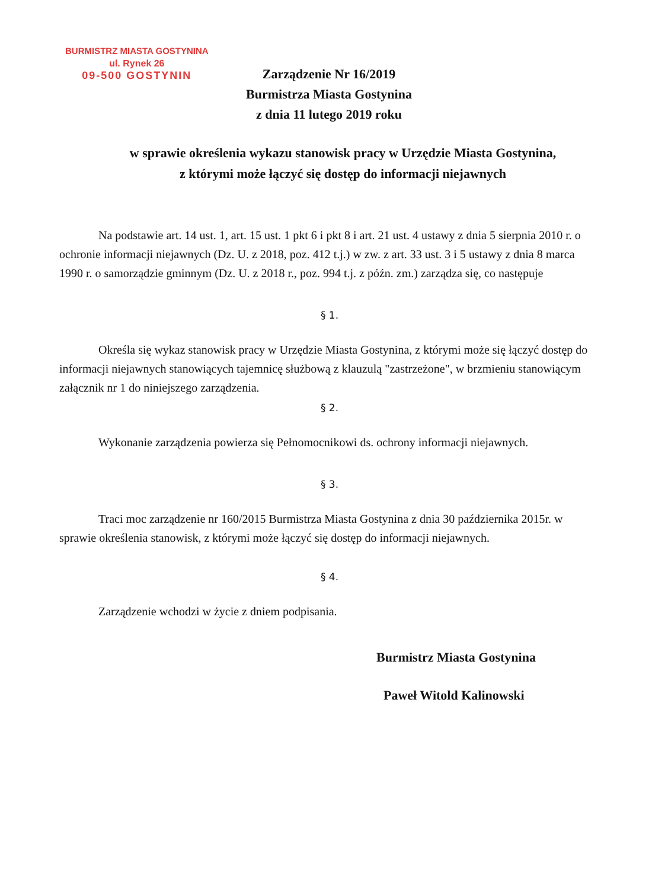BURMISTRZ MIASTA GOSTYNINA
ul. Rynek 26
09-500 GOSTYNIN
Zarządzenie Nr 16/2019
Burmistrza Miasta Gostynina
z dnia 11 lutego 2019 roku
w sprawie określenia wykazu stanowisk pracy w Urzędzie Miasta Gostynina,
z którymi może łączyć się dostęp do informacji niejawnych
Na podstawie art. 14 ust. 1, art. 15 ust. 1 pkt 6 i pkt 8 i art. 21 ust. 4 ustawy z dnia 5 sierpnia 2010 r. o ochronie informacji niejawnych (Dz. U. z 2018, poz. 412 t.j.) w zw. z art. 33 ust. 3 i 5 ustawy z dnia 8 marca 1990 r. o samorządzie gminnym (Dz. U. z 2018 r., poz. 994 t.j. z późn. zm.) zarządza się, co następuje
§ 1.
Określa się wykaz stanowisk pracy w Urzędzie Miasta Gostynina, z którymi może się łączyć dostęp do informacji niejawnych stanowiących tajemnicę służbową z klauzulą "zastrzeżone", w brzmieniu stanowiącym załącznik nr 1 do niniejszego zarządzenia.
§ 2.
Wykonanie zarządzenia powierza się Pełnomocnikowi ds. ochrony informacji niejawnych.
§ 3.
Traci moc zarządzenie nr 160/2015 Burmistrza Miasta Gostynina z dnia 30 października 2015r. w sprawie określenia stanowisk, z którymi może łączyć się dostęp do informacji niejawnych.
§ 4.
Zarządzenie wchodzi w życie z dniem podpisania.
Burmistrz Miasta Gostynina
Paweł Witold Kalinowski